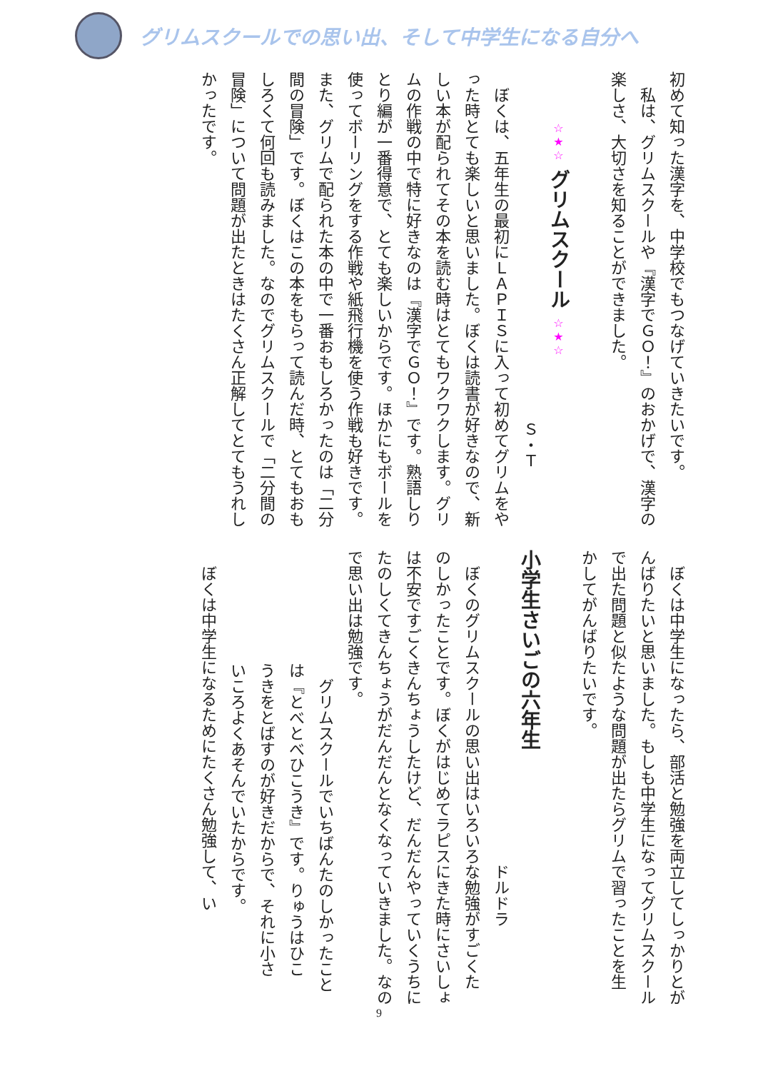グリムスクールでの思い出、そして中学生になる自分へ
初めて知った漢字を、中学校でもつなげていきたいです。
私は、グリムスクールや『漢字でＧＯ！』のおかげで、漢字の
楽しさ、大切さを知ることができました。
☆★☆ グリムスクール ☆★☆
Ｓ・Ｔ
ぼくは、五年生の最初にＬＡＰＩＳに入って初めてグリムをや
った時とても楽しいと思いました。ぼくは読書が好きなので、新
しい本が配られてその本を読む時はとてもワクワクします。グリ
ムの作戦の中で特に好きなのは『漢字でＧＯ！』です。熟語しり
とり編が一番得意で、とても楽しいからです。ほかにもボールを
使ってボーリングをする作戦や紙飛行機を使う作戦も好きです。
また、グリムで配られた本の中で一番おもしろかったのは「二分
間の冒険」です。ぼくはこの本をもらって読んだ時、とてもおも
しろくて何回も読みました。なのでグリムスクールで「二分間の
冒険」について問題が出たときはたくさん正解してとてもうれし
かったです。
ぼくは中学生になったら、部活と勉強を両立してしっかりとが
んばりたいと思いました。もしも中学生になってグリムスクール
で出た問題と似たような問題が出たらグリムで習ったことを生
かしてがんばりたいです。
小学生さいごの六年生
ドルドラ
ぼくのグリムスクールの思い出はいろいろな勉強がすごくた
のしかったことです。ぼくがはじめてラピスにきた時にさいしょ
は不安ですごくきんちょうしたけど、だんだんやっていくうちに
たのしくてきんちょうがだんだんとなくなっていきました。なの
で思い出は勉強です。
グリムスクールでいちばんたのしかったこと
は『とべとべひこうき』です。りゅうはひこ
うきをとばすのが好きだからで、それに小さ
いころよくあそんでいたからです。
ぼくは中学生になるためにたくさん勉強して、い
9